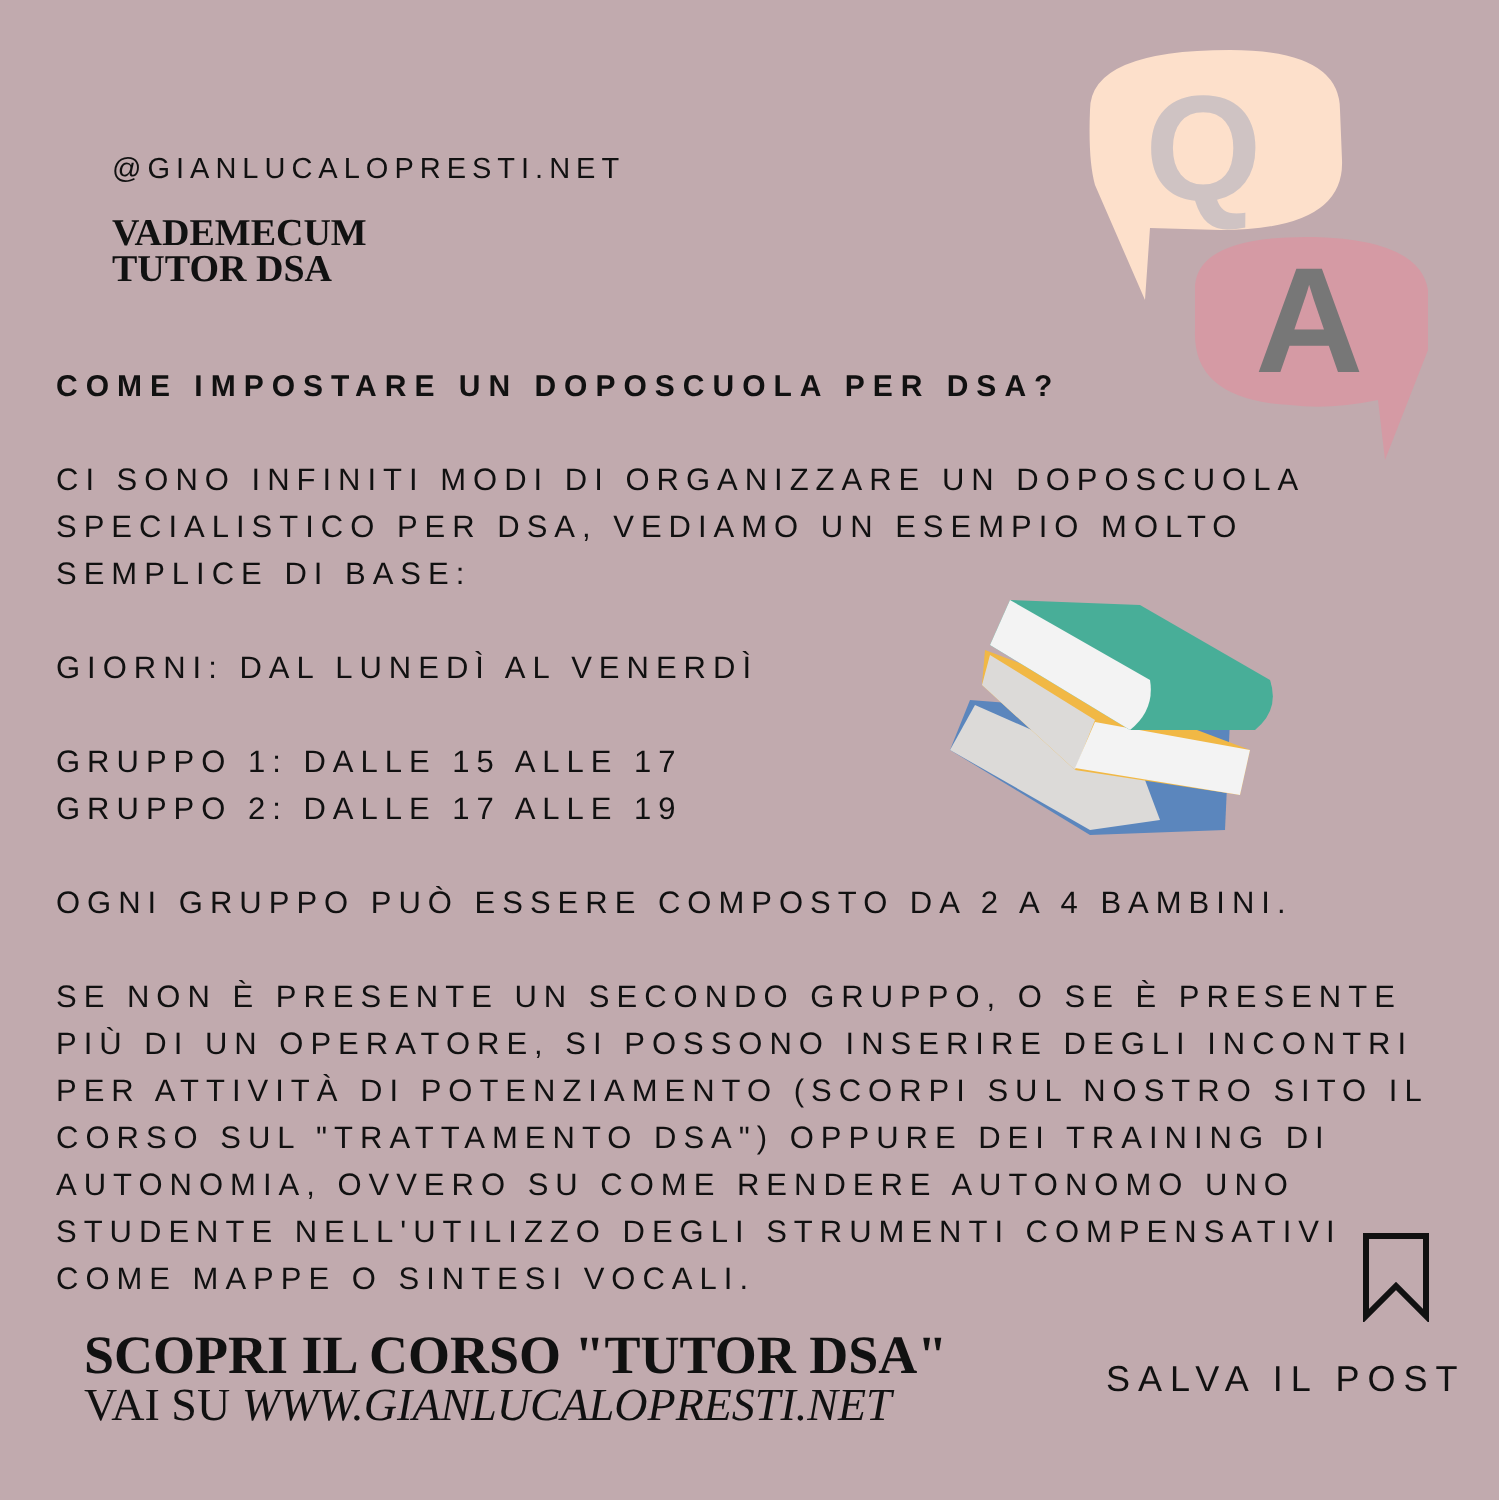Q
A
@GIANLUCALOPRESTI.NET
VADEMECUM
TUTOR DSA
COME IMPOSTARE UN DOPOSCUOLA PER DSA?
CI SONO INFINITI MODI DI ORGANIZZARE UN DOPOSCUOLA SPECIALISTICO PER DSA, VEDIAMO UN ESEMPIO MOLTO SEMPLICE DI BASE:
GIORNI: DAL LUNEDÌ AL VENERDÌ
GRUPPO 1: DALLE 15 ALLE 17
GRUPPO 2: DALLE 17 ALLE 19
OGNI GRUPPO PUÒ ESSERE COMPOSTO DA 2 A 4 BAMBINI.
SE NON È PRESENTE UN SECONDO GRUPPO, O SE È PRESENTE PIÙ DI UN OPERATORE, SI POSSONO INSERIRE DEGLI INCONTRI PER ATTIVITÀ DI POTENZIAMENTO (SCORPI SUL NOSTRO SITO IL CORSO SUL "TRATTAMENTO DSA") OPPURE DEI TRAINING DI AUTONOMIA, OVVERO SU COME RENDERE AUTONOMO UNO STUDENTE NELL'UTILIZZO DEGLI STRUMENTI COMPENSATIVI COME MAPPE O SINTESI VOCALI.
SCOPRI IL CORSO "TUTOR DSA"
VAI SU WWW.GIANLUCALOPRESTI.NET
SALVA IL POST